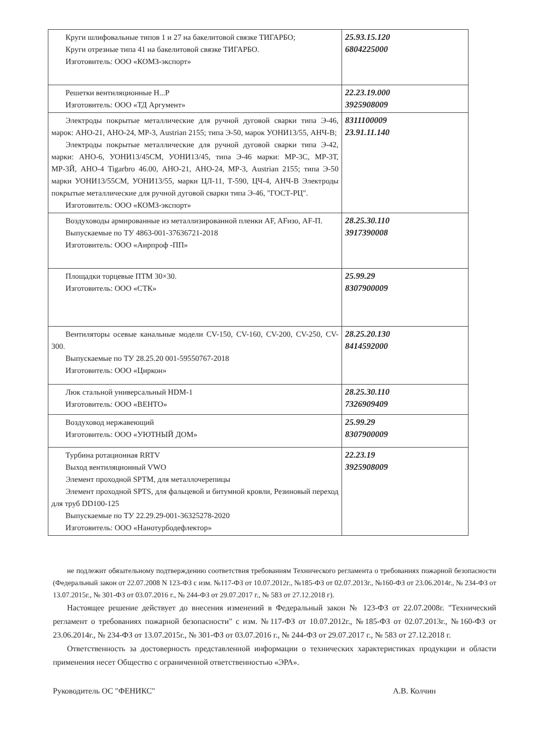| Круги шлифовальные типов 1 и 27 на бакелитовой связке ТИГАРБО; Круги отрезные типа 41 на бакелитовой связке ТИГАРБО. Изготовитель: ООО «КОМЗ-экспорт» | 25.93.15.120 6804225000 |
| Решетки вентиляционные Н...Р Изготовитель: ООО «ТД Аргумент» | 22.23.19.000 3925908009 |
| Электроды покрытые металлические для ручной дуговой сварки типа Э-46, марок: АНО-21, АНО-24, МР-3, Austrian 2155; типа Э-50, марок УОНИ13/55, АНЧ-В; Электроды покрытые металлические для ручной дуговой сварки типа Э-42, марки: АНО-6, УОНИ13/45СМ, УОНИ13/45, типа Э-46 марки: МР-3С, МР-3Т, МР-3Й, АНО-4 Tigarbro 46.00, АНО-21, АНО-24, МР-3, Austrian 2155; типа Э-50 марки УОНИ13/55СМ, УОНИ13/55, марки ЦЛ-11, Т-590, ЦЧ-4, АНЧ-В Электроды покрытые металлические для ручной дуговой сварки типа Э-46, "ГОСТ-РЦ". Изготовитель: ООО «КОМЗ-экспорт» | 8311100009 23.91.11.140 |
| Воздуховоды армированные из металлизированной пленки AF, AFизо, AF-П. Выпускаемые по ТУ 4863-001-37636721-2018 Изготовитель: ООО «Аирпроф -ПП» | 28.25.30.110 3917390008 |
| Площадки торцевые ПТМ 30×30. Изготовитель: ООО «СТК» | 25.99.29 8307900009 |
| Вентиляторы осевые канальные модели CV-150, CV-160, CV-200, CV-250, CV-300. Выпускаемые по ТУ 28.25.20 001-59550767-2018 Изготовитель: ООО «Циркон» | 28.25.20.130 8414592000 |
| Люк стальной универсальный HDM-1 Изготовитель: ООО «ВЕНТО» | 28.25.30.110 7326909409 |
| Воздуховод нержавеющий Изготовитель: ООО «УЮТНЫЙ ДОМ» | 25.99.29 8307900009 |
| Турбина ротационная RRTV Выход вентиляционный VWO Элемент проходной SPTM, для металлочерепицы Элемент проходной SPTS, для фальцевой и битумной кровли, Резиновый переход для труб DD100-125 Выпускаемые по ТУ 22.29.29-001-36325278-2020 Изготовитель: ООО «Нанотурбодефлектор» | 22.23.19 3925908009 |
не подлежит обязательному подтверждению соответствия требованиям Технического регламента о требованиях пожарной безопасности (Федеральный закон от 22.07.2008 N 123-ФЗ с изм. №117-ФЗ от 10.07.2012г., №185-ФЗ от 02.07.2013г., №160-ФЗ от 23.06.2014г., № 234-ФЗ от 13.07.2015г., № 301-ФЗ от 03.07.2016 г., № 244-ФЗ от 29.07.2017 г., № 583 от 27.12.2018 г).
Настоящее решение действует до внесения изменений в Федеральный закон № 123-ФЗ от 22.07.2008г. "Технический регламент о требованиях пожарной безопасности" с изм. №117-ФЗ от 10.07.2012г., №185-ФЗ от 02.07.2013г., №160-ФЗ от 23.06.2014г., № 234-ФЗ от 13.07.2015г., № 301-ФЗ от 03.07.2016 г., № 244-ФЗ от 29.07.2017 г., № 583 от 27.12.2018 г.
Ответственность за достоверность представленной информации о технических характеристиках продукции и области применения несет Общество с ограниченной ответственностью «ЭРА».
Руководитель ОС "ФЕНИКС" А.В. Колчин